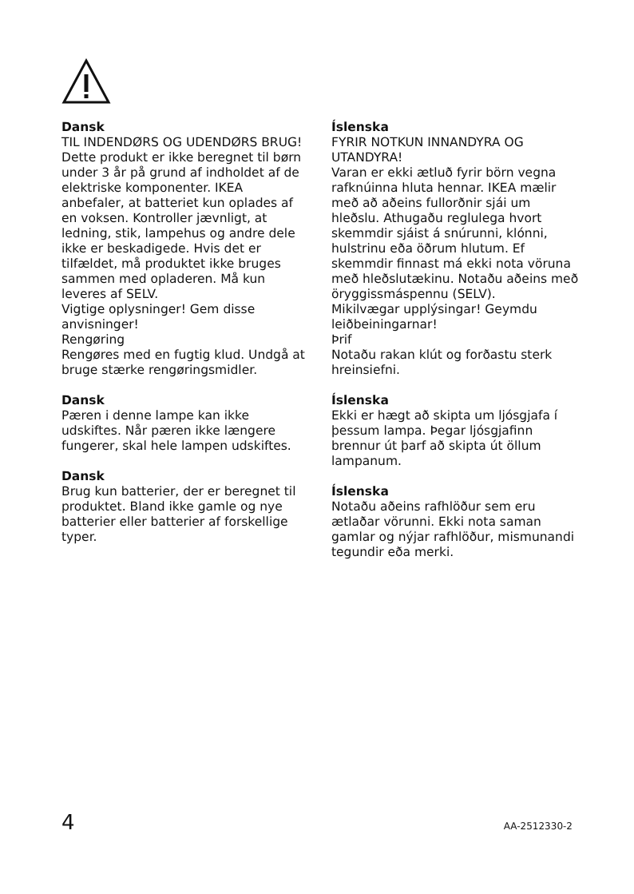Dansk
TIL INDENDØRS OG UDENDØRS BRUG!
Dette produkt er ikke beregnet til børn under 3 år på grund af indholdet af de elektriske komponenter. IKEA anbefaler, at batteriet kun oplades af en voksen. Kontroller jævnligt, at ledning, stik, lampehus og andre dele ikke er beskadigede. Hvis det er tilfældet, må produktet ikke bruges sammen med opladeren. Må kun leveres af SELV.
Vigtige oplysninger! Gem disse anvisninger!
Rengøring
Rengøres med en fugtig klud. Undgå at bruge stærke rengøringsmidler.
Dansk
Pæren i denne lampe kan ikke udskiftes. Når pæren ikke længere fungerer, skal hele lampen udskiftes.
Dansk
Brug kun batterier, der er beregnet til produktet. Bland ikke gamle og nye batterier eller batterier af forskellige typer.
Íslenska
FYRIR NOTKUN INNANDYRA OG UTANDYRA!
Varan er ekki ætluð fyrir börn vegna rafknúinna hluta hennar. IKEA mælir með að aðeins fullorðnir sjái um hleðslu. Athugaðu reglulega hvort skemmdir sjáist á snúrunni, klónni, hulstrinu eða öðrum hlutum. Ef skemmdir finnast má ekki nota vöruna með hleðslutækinu. Notaðu aðeins með öryggissmáspennu (SELV).
Mikilvægar upplýsingar! Geymdu leiðbeiningarnar!
Þrif
Notaðu rakan klút og forðastu sterk hreinsiefni.
Íslenska
Ekki er hægt að skipta um ljósgjafa í þessum lampa. Þegar ljósgjafinn brennur út þarf að skipta út öllum lampanum.
Íslenska
Notaðu aðeins rafhlöður sem eru ætlaðar vörunni. Ekki nota saman gamlar og nýjar rafhlöður, mismunandi tegundir eða merki.
4 AA-2512330-2